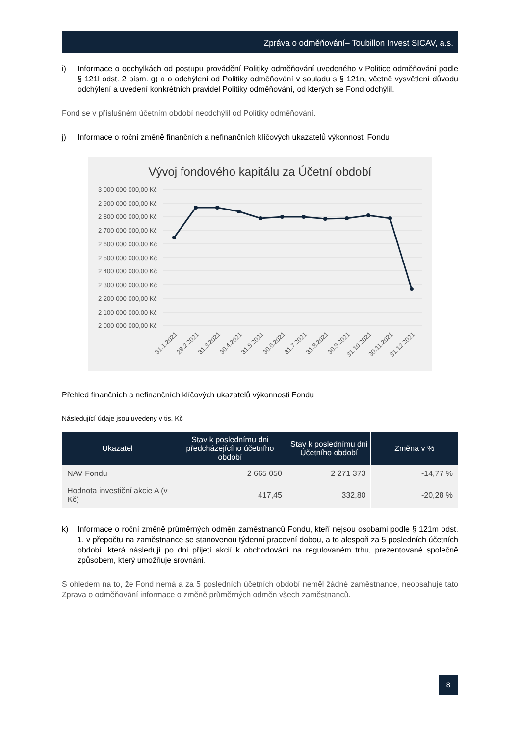Zpráva o odměňování– Toubillon Invest SICAV, a.s.
i) Informace o odchylkách od postupu provádění Politiky odměňování uvedeného v Politice odměňování podle § 121l odst. 2 písm. g) a o odchýlení od Politiky odměňování v souladu s § 121n, včetně vysvětlení důvodu odchýlení a uvedení konkrétních pravidel Politiky odměňování, od kterých se Fond odchýlil.
Fond se v příslušném účetním období neodchýlil od Politiky odměňování.
j) Informace o roční změně finančních a nefinančních klíčových ukazatelů výkonnosti Fondu
Vývoj fondového kapitálu za Účetní období
3 000 000 000,00 Kč
2 900 000 000,00 Kč
2 800 000 000,00 Kč
2 700 000 000,00 Kč
2 600 000 000,00 Kč
2 500 000 000,00 Kč
2 400 000 000,00 Kč
2 300 000 000,00 Kč
2 200 000 000,00 Kč
2 100 000 000,00 Kč
2 000 000 000,00 Kč
31.1.2021
28.2.2021
31.3.2021
30.4.2021
31.5.2021
30.6.2021
31.7.2021
31.8.2021
30.9.2021
31.10.2021
30.11.2021
31.12.2021
Přehled finančních a nefinančních klíčových ukazatelů výkonnosti Fondu
Následující údaje jsou uvedeny v tis. Kč
| Ukazatel | Stav k poslednímu dni předcházejícího účetního období | Stav k poslednímu dni Účetního období | Změna v % |
| --- | --- | --- | --- |
| NAV Fondu | 2 665 050 | 2 271 373 | -14,77 % |
| Hodnota investiční akcie A (v Kč) | 417,45 | 332,80 | -20,28 % |
k) Informace o roční změně průměrných odměn zaměstnanců Fondu, kteří nejsou osobami podle § 121m odst. 1, v přepočtu na zaměstnance se stanovenou týdenní pracovní dobou, a to alespoň za 5 posledních účetních období, která následují po dni přijetí akcií k obchodování na regulovaném trhu, prezentované společně způsobem, který umožňuje srovnání.
S ohledem na to, že Fond nemá a za 5 posledních účetních období neměl žádné zaměstnance, neobsahuje tato Zprava o odměňování informace o změně průměrných odměn všech zaměstnanců.
8